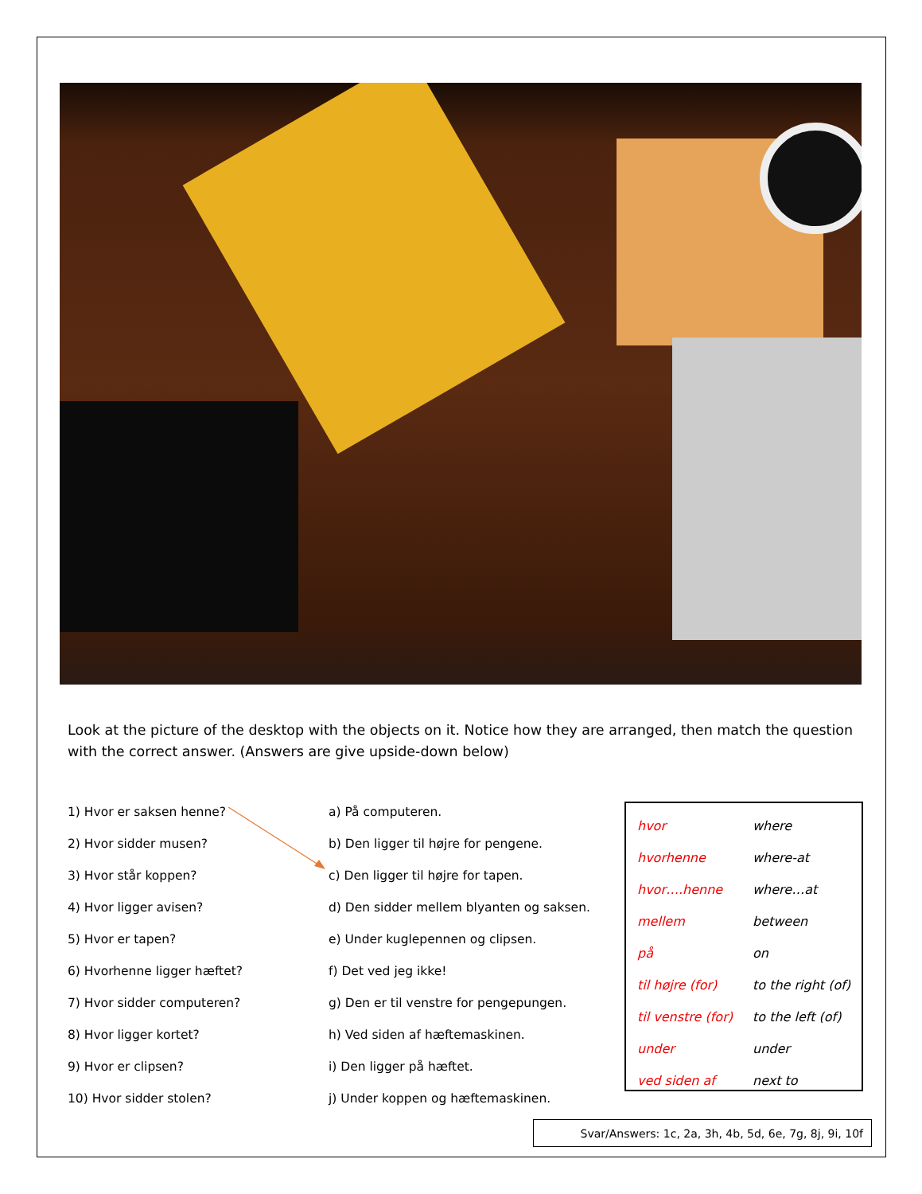Look at the picture of the desktop with the objects on it. Notice how they are arranged, then match the question with the correct answer. (Answers are give upside-down below)
| 1) Hvor er saksen henne? | a) På computeren. |
| 2) Hvor sidder musen? | b) Den ligger til højre for pengene. |
| 3) Hvor står koppen? | c) Den ligger til højre for tapen. |
| 4) Hvor ligger avisen? | d) Den sidder mellem blyanten og saksen. |
| 5) Hvor er tapen? | e) Under kuglepennen og clipsen. |
| 6) Hvorhenne ligger hæftet? | f) Det ved jeg ikke! |
| 7) Hvor sidder computeren? | g) Den er til venstre for pengepungen. |
| 8) Hvor ligger kortet? | h) Ved siden af hæftemaskinen. |
| 9) Hvor er clipsen? | i) Den ligger på hæftet. |
| 10) Hvor sidder stolen? | j) Under koppen og hæftemaskinen. |
| hvor | where |
| hvorhenne | where-at |
| hvor….henne | where…at |
| mellem | between |
| på | on |
| til højre (for) | to the right (of) |
| til venstre (for) | to the left (of) |
| under | under |
| ved siden af | next to |
Svar/Answers: 1c, 2a, 3h, 4b, 5d, 6e, 7g, 8j, 9i, 10f